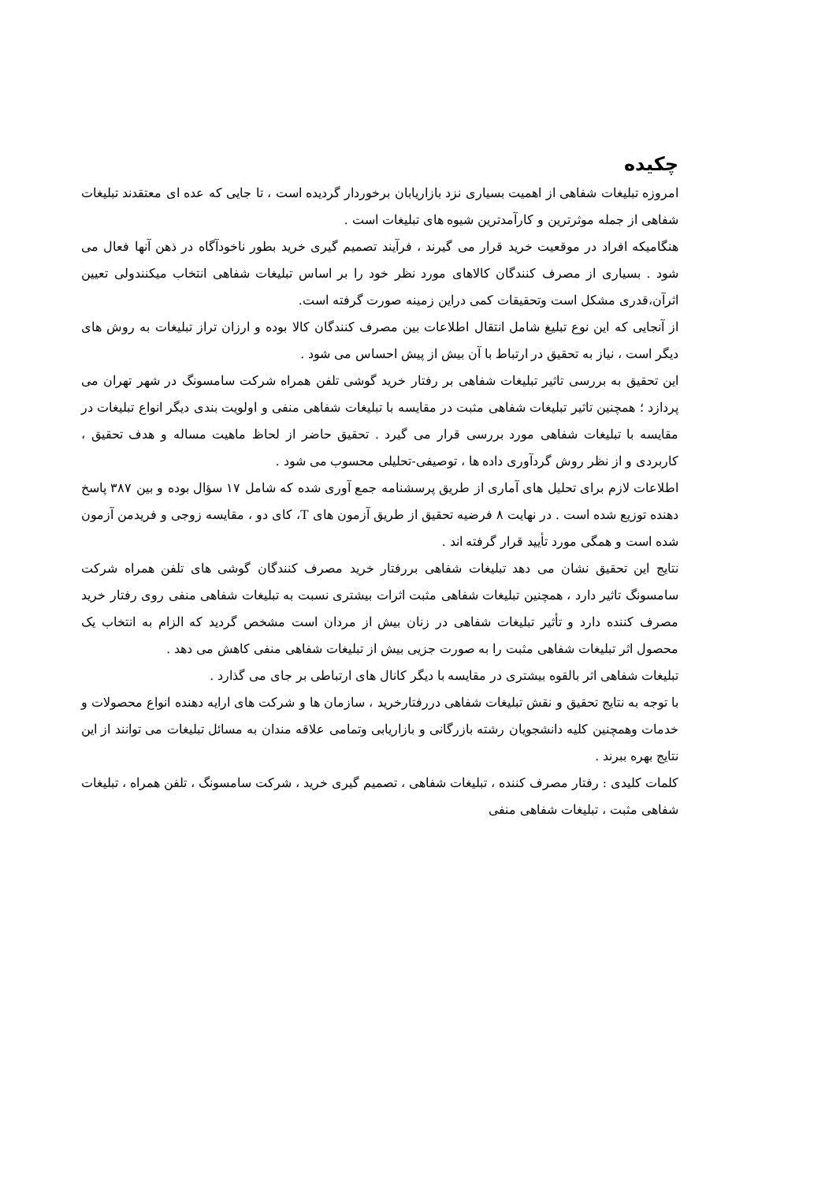چکیده
امروزه تبلیغات شفاهی از اهمیت بسیاری نزد بازاریابان برخوردار گردیده است ، تا جایی که عده ای معتقدند تبلیغات شفاهی از جمله موثرترین و کارآمدترین شیوه های تبلیغات است .
هنگامیکه افراد در موقعیت خرید قرار می گیرند ، فرآیند تصمیم گیری خرید بطور ناخودآگاه در ذهن آنها فعال می شود . بسیاری از مصرف کنندگان کالاهای مورد نظر خود را بر اساس تبلیغات شفاهی انتخاب میکنندولی تعیین اثرآن،قدری مشکل است وتحقیقات کمی دراین زمینه صورت گرفته است.
از آنجایی که این نوع تبلیغ شامل انتقال اطلاعات بین مصرف کنندگان کالا بوده و ارزان تراز تبلیغات به روش های دیگر است ، نیاز به تحقیق در ارتباط با آن بیش از پیش احساس می شود .
این تحقیق به بررسی تاثیر تبلیغات شفاهی بر رفتار خرید گوشی تلفن همراه شرکت سامسونگ در شهر تهران می پردازد ؛ همچنین تاثیر تبلیغات شفاهی مثبت در مقایسه با تبلیغات شفاهی منفی و اولویت بندی دیگر انواع تبلیغات در مقایسه با تبلیغات شفاهی مورد بررسی قرار می گیرد . تحقیق حاضر از لحاظ ماهیت مساله و هدف تحقیق ، کاربردی و از نظر روش گردآوری داده ها ، توصیفی-تحلیلی محسوب می شود .
اطلاعات لازم برای تحلیل های آماری از طریق پرسشنامه جمع آوری شده که شامل ۱۷ سؤال بوده و بین ۳۸۷ پاسخ دهنده توزیع شده است . در نهایت ۸ فرضیه تحقیق از طریق آزمون های T، کای دو ، مقایسه زوجی و فریدمن آزمون شده است و همگی مورد تأیید قرار گرفته اند .
نتایج این تحقیق نشان می دهد تبلیغات شفاهی بررفتار خرید مصرف کنندگان گوشی های تلفن همراه شرکت سامسونگ تاثیر دارد ، همچنین تبلیغات شفاهی مثبت اثرات بیشتری نسبت به تبلیغات شفاهی منفی روی رفتار خرید مصرف کننده دارد و تأثیر تبلیغات شفاهی در زنان بیش از مردان است مشخص گردید که الزام به انتخاب یک محصول اثر تبلیغات شفاهی مثبت را به صورت جزیی بیش از تبلیغات شفاهی منفی کاهش می دهد .
تبلیغات شفاهی اثر بالقوه بیشتری در مقایسه با دیگر کانال های ارتباطی بر جای می گذارد .
با توجه به نتایج تحقیق و نقش تبلیغات شفاهی دررفتارخرید ، سازمان ها و شرکت های ارایه دهنده انواع محصولات و خدمات وهمچنین کلیه دانشجویان رشته بازرگانی و بازاریابی وتمامی علاقه مندان به مسائل تبلیغات می توانند از این نتایج بهره ببرند .
کلمات کلیدی : رفتار مصرف کننده ، تبلیغات شفاهی ، تصمیم گیری خرید ، شرکت سامسونگ ، تلفن همراه ، تبلیغات شفاهی مثبت ، تبلیغات شفاهی منفی